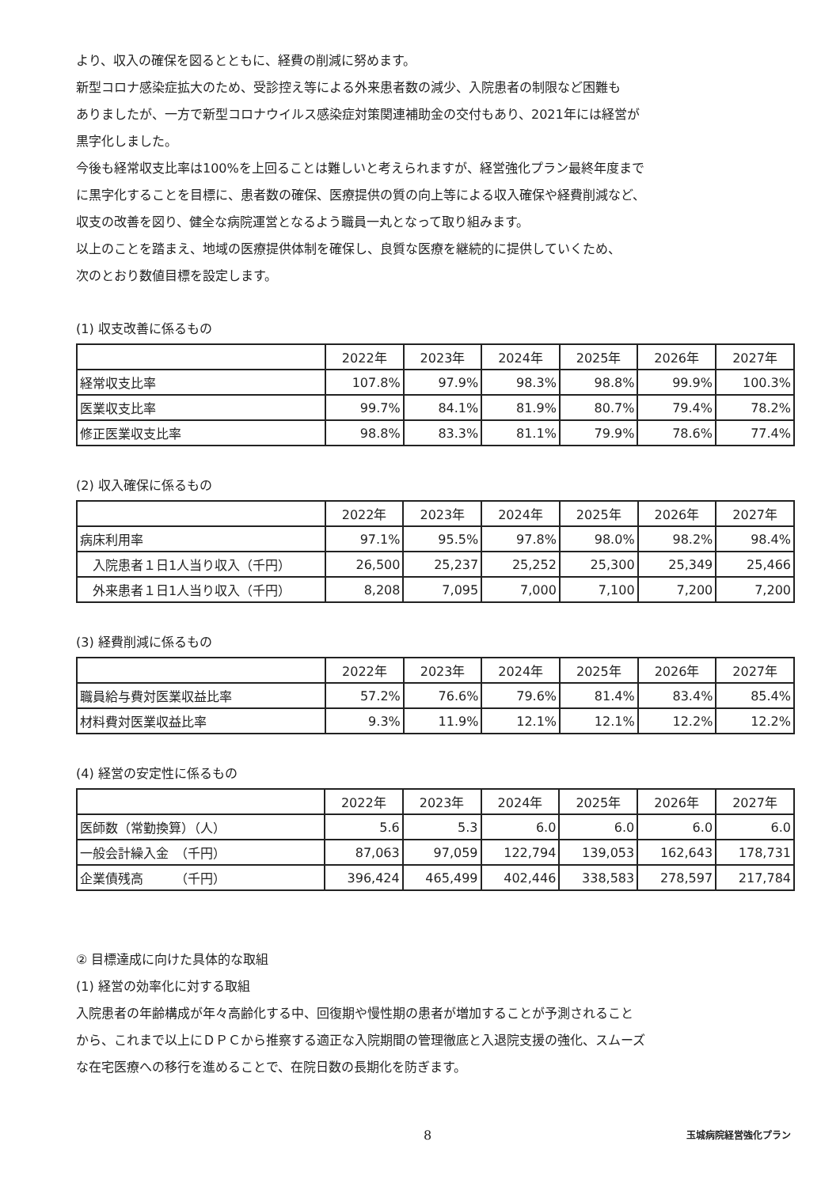より、収入の確保を図るとともに、経費の削減に努めます。
新型コロナ感染症拡大のため、受診控え等による外来患者数の減少、入院患者の制限など困難も
ありましたが、一方で新型コロナウイルス感染症対策関連補助金の交付もあり、2021年には経営が
黒字化しました。
今後も経常収支比率は100%を上回ることは難しいと考えられますが、経営強化プラン最終年度まで
に黒字化することを目標に、患者数の確保、医療提供の質の向上等による収入確保や経費削減など、
収支の改善を図り、健全な病院運営となるよう職員一丸となって取り組みます。
以上のことを踏まえ、地域の医療提供体制を確保し、良質な医療を継続的に提供していくため、
次のとおり数値目標を設定します。
(1) 収支改善に係るもの
| | 2022年 | 2023年 | 2024年 | 2025年 | 2026年 | 2027年 |
| --- | --- | --- | --- | --- | --- | --- |
| 経常収支比率 | 107.8% | 97.9% | 98.3% | 98.8% | 99.9% | 100.3% |
| 医業収支比率 | 99.7% | 84.1% | 81.9% | 80.7% | 79.4% | 78.2% |
| 修正医業収支比率 | 98.8% | 83.3% | 81.1% | 79.9% | 78.6% | 77.4% |
(2) 収入確保に係るもの
| | 2022年 | 2023年 | 2024年 | 2025年 | 2026年 | 2027年 |
| --- | --- | --- | --- | --- | --- | --- |
| 病床利用率 | 97.1% | 95.5% | 97.8% | 98.0% | 98.2% | 98.4% |
| 入院患者１日1人当り収入（千円） | 26,500 | 25,237 | 25,252 | 25,300 | 25,349 | 25,466 |
| 外来患者１日1人当り収入（千円） | 8,208 | 7,095 | 7,000 | 7,100 | 7,200 | 7,200 |
(3) 経費削減に係るもの
| | 2022年 | 2023年 | 2024年 | 2025年 | 2026年 | 2027年 |
| --- | --- | --- | --- | --- | --- | --- |
| 職員給与費対医業収益比率 | 57.2% | 76.6% | 79.6% | 81.4% | 83.4% | 85.4% |
| 材料費対医業収益比率 | 9.3% | 11.9% | 12.1% | 12.1% | 12.2% | 12.2% |
(4) 経営の安定性に係るもの
| | 2022年 | 2023年 | 2024年 | 2025年 | 2026年 | 2027年 |
| --- | --- | --- | --- | --- | --- | --- |
| 医師数（常勤換算）（人） | 5.6 | 5.3 | 6.0 | 6.0 | 6.0 | 6.0 |
| 一般会計繰入金 （千円） | 87,063 | 97,059 | 122,794 | 139,053 | 162,643 | 178,731 |
| 企業債残高 （千円） | 396,424 | 465,499 | 402,446 | 338,583 | 278,597 | 217,784 |
② 目標達成に向けた具体的な取組
(1) 経営の効率化に対する取組
入院患者の年齢構成が年々高齢化する中、回復期や慢性期の患者が増加することが予測されること
から、これまで以上にＤＰＣから推察する適正な入院期間の管理徹底と入退院支援の強化、スムーズ
な在宅医療への移行を進めることで、在院日数の長期化を防ぎます。
8 玉城病院経営強化プラン